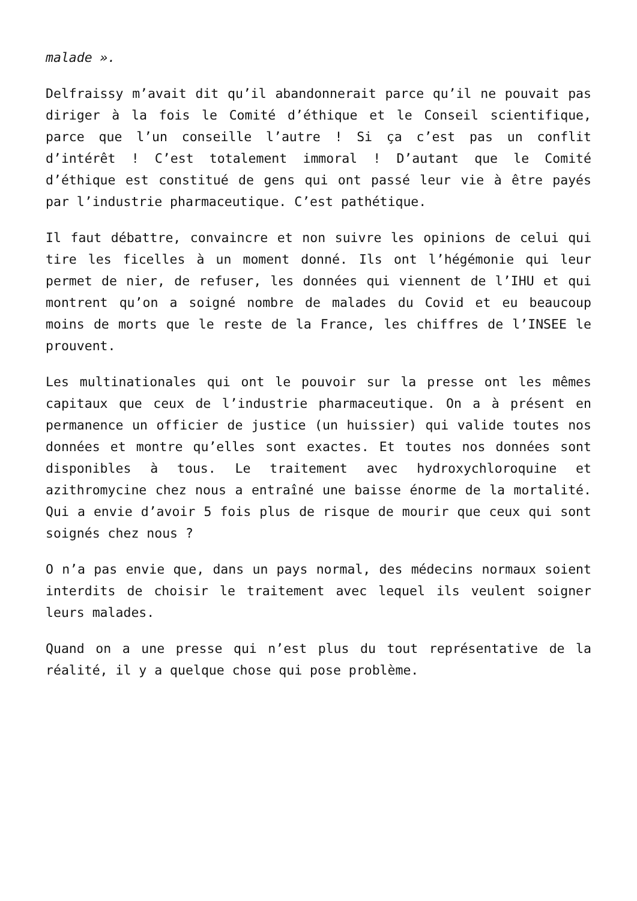malade ».
Delfraissy m’avait dit qu’il abandonnerait parce qu’il ne pouvait pas diriger à la fois le Comité d’éthique et le Conseil scientifique, parce que l’un conseille l’autre ! Si ça c’est pas un conflit d’intérêt ! C’est totalement immoral ! D’autant que le Comité d’éthique est constitué de gens qui ont passé leur vie à être payés par l’industrie pharmaceutique. C’est pathétique.
Il faut débattre, convaincre et non suivre les opinions de celui qui tire les ficelles à un moment donné. Ils ont l’hégémonie qui leur permet de nier, de refuser, les données qui viennent de l’IHU et qui montrent qu’on a soigné nombre de malades du Covid et eu beaucoup moins de morts que le reste de la France, les chiffres de l’INSEE le prouvent.
Les multinationales qui ont le pouvoir sur la presse ont les mêmes capitaux que ceux de l’industrie pharmaceutique. On a à présent en permanence un officier de justice (un huissier) qui valide toutes nos données et montre qu’elles sont exactes. Et toutes nos données sont disponibles à tous. Le traitement avec hydroxychloroquine et azithromycine chez nous a entraîné une baisse énorme de la mortalité. Qui a envie d’avoir 5 fois plus de risque de mourir que ceux qui sont soignés chez nous ?
O n’a pas envie que, dans un pays normal, des médecins normaux soient interdits de choisir le traitement avec lequel ils veulent soigner leurs malades.
Quand on a une presse qui n’est plus du tout représentative de la réalité, il y a quelque chose qui pose problème.